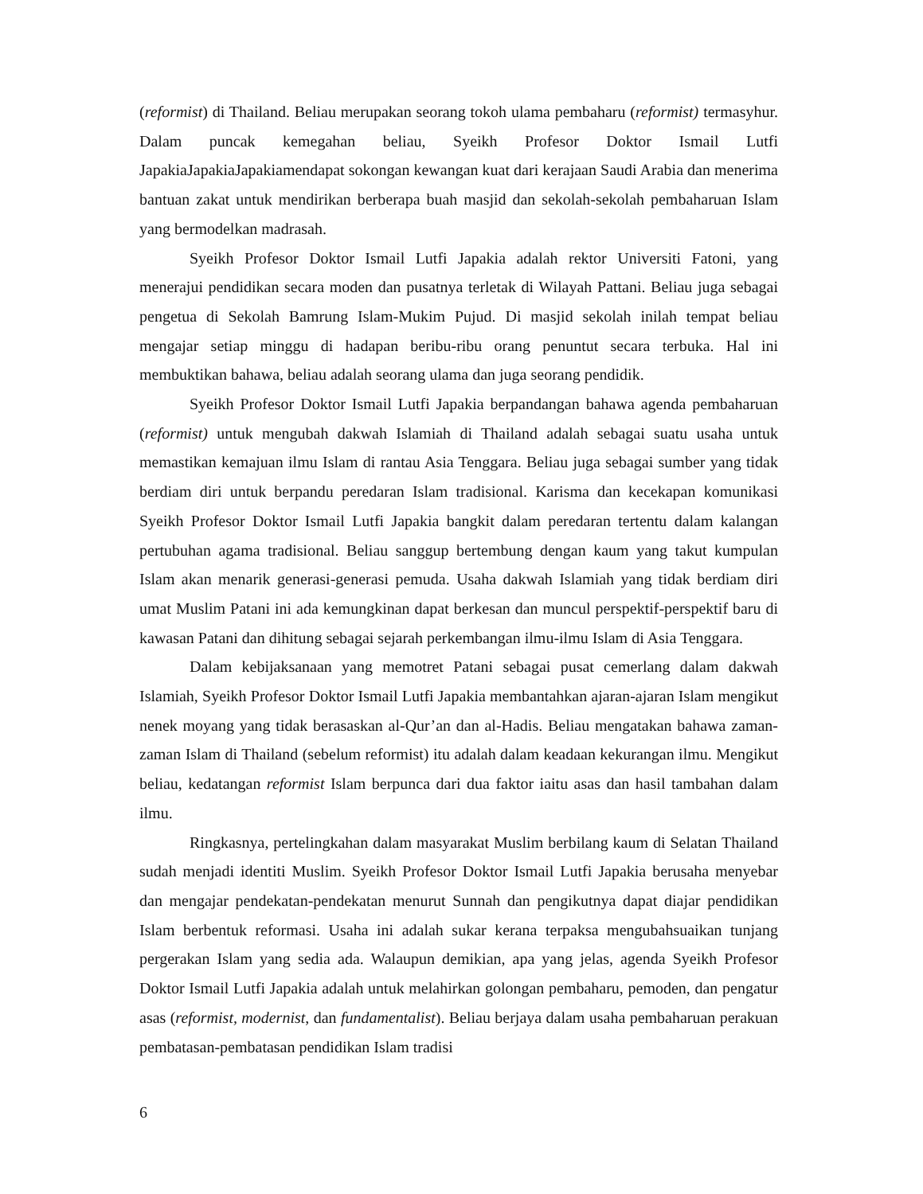(reformist) di Thailand. Beliau merupakan seorang tokoh ulama pembaharu (reformist) termasyhur. Dalam puncak kemegahan beliau, Syeikh Profesor Doktor Ismail Lutfi JapakiaJapakiaJapakiamendapat sokongan kewangan kuat dari kerajaan Saudi Arabia dan menerima bantuan zakat untuk mendirikan berberapa buah masjid dan sekolah-sekolah pembaharuan Islam yang bermodelkan madrasah.
Syeikh Profesor Doktor Ismail Lutfi Japakia adalah rektor Universiti Fatoni, yang menerajui pendidikan secara moden dan pusatnya terletak di Wilayah Pattani. Beliau juga sebagai pengetua di Sekolah Bamrung Islam-Mukim Pujud. Di masjid sekolah inilah tempat beliau mengajar setiap minggu di hadapan beribu-ribu orang penuntut secara terbuka. Hal ini membuktikan bahawa, beliau adalah seorang ulama dan juga seorang pendidik.
Syeikh Profesor Doktor Ismail Lutfi Japakia berpandangan bahawa agenda pembaharuan (reformist) untuk mengubah dakwah Islamiah di Thailand adalah sebagai suatu usaha untuk memastikan kemajuan ilmu Islam di rantau Asia Tenggara. Beliau juga sebagai sumber yang tidak berdiam diri untuk berpandu peredaran Islam tradisional. Karisma dan kecekapan komunikasi Syeikh Profesor Doktor Ismail Lutfi Japakia bangkit dalam peredaran tertentu dalam kalangan pertubuhan agama tradisional. Beliau sanggup bertembung dengan kaum yang takut kumpulan Islam akan menarik generasi-generasi pemuda. Usaha dakwah Islamiah yang tidak berdiam diri umat Muslim Patani ini ada kemungkinan dapat berkesan dan muncul perspektif-perspektif baru di kawasan Patani dan dihitung sebagai sejarah perkembangan ilmu-ilmu Islam di Asia Tenggara.
Dalam kebijaksanaan yang memotret Patani sebagai pusat cemerlang dalam dakwah Islamiah, Syeikh Profesor Doktor Ismail Lutfi Japakia membantahkan ajaran-ajaran Islam mengikut nenek moyang yang tidak berasaskan al-Qur’an dan al-Hadis. Beliau mengatakan bahawa zaman-zaman Islam di Thailand (sebelum reformist) itu adalah dalam keadaan kekurangan ilmu. Mengikut beliau, kedatangan reformist Islam berpunca dari dua faktor iaitu asas dan hasil tambahan dalam ilmu.
Ringkasnya, pertelingkahan dalam masyarakat Muslim berbilang kaum di Selatan Thailand sudah menjadi identiti Muslim. Syeikh Profesor Doktor Ismail Lutfi Japakia berusaha menyebar dan mengajar pendekatan-pendekatan menurut Sunnah dan pengikutnya dapat diajar pendidikan Islam berbentuk reformasi. Usaha ini adalah sukar kerana terpaksa mengubahsuaikan tunjang pergerakan Islam yang sedia ada. Walaupun demikian, apa yang jelas, agenda Syeikh Profesor Doktor Ismail Lutfi Japakia adalah untuk melahirkan golongan pembaharu, pemoden, dan pengatur asas (reformist, modernist, dan fundamentalist). Beliau berjaya dalam usaha pembaharuan perakuan pembatasan-pembatasan pendidikan Islam tradisi
6